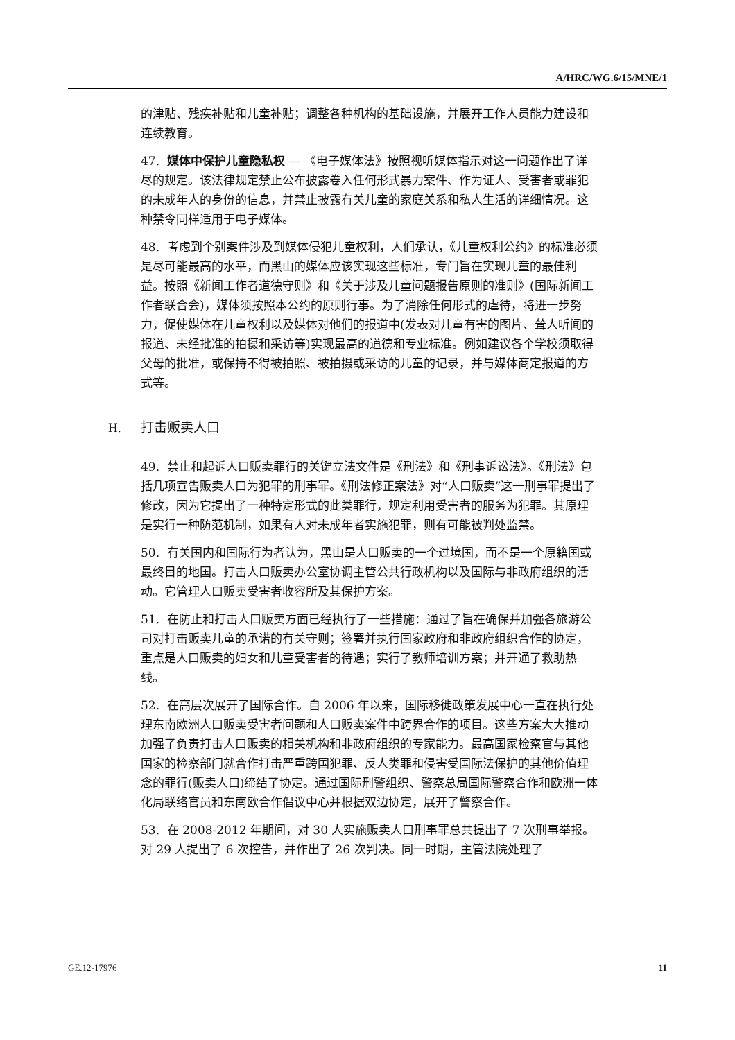A/HRC/WG.6/15/MNE/1
的津贴、残疾补贴和儿童补贴；调整各种机构的基础设施，并展开工作人员能力建设和连续教育。
47. 媒体中保护儿童隐私权 — 《电子媒体法》按照视听媒体指示对这一问题作出了详尽的规定。该法律规定禁止公布披露卷入任何形式暴力案件、作为证人、受害者或罪犯的未成年人的身份的信息，并禁止披露有关儿童的家庭关系和私人生活的详细情况。这种禁令同样适用于电子媒体。
48. 考虑到个别案件涉及到媒体侵犯儿童权利，人们承认，《儿童权利公约》的标准必须是尽可能最高的水平，而黑山的媒体应该实现这些标准，专门旨在实现儿童的最佳利益。按照《新闻工作者道德守则》和《关于涉及儿童问题报告原则的准则》(国际新闻工作者联合会)，媒体须按照本公约的原则行事。为了消除任何形式的虐待，将进一步努力，促使媒体在儿童权利以及媒体对他们的报道中(发表对儿童有害的图片、耸人听闻的报道、未经批准的拍摄和采访等)实现最高的道德和专业标准。例如建议各个学校须取得父母的批准，或保持不得被拍照、被拍摄或采访的儿童的记录，并与媒体商定报道的方式等。
H. 打击贩卖人口
49. 禁止和起诉人口贩卖罪行的关键立法文件是《刑法》和《刑事诉讼法》。《刑法》包括几项宣告贩卖人口为犯罪的刑事罪。《刑法修正案法》对“人口贩卖”这一刑事罪提出了修改，因为它提出了一种特定形式的此类罪行，规定利用受害者的服务为犯罪。其原理是实行一种防范机制，如果有人对未成年者实施犯罪，则有可能被判处监禁。
50. 有关国内和国际行为者认为，黑山是人口贩卖的一个过境国，而不是一个原籍国或最终目的地国。打击人口贩卖办公室协调主管公共行政机构以及国际与非政府组织的活动。它管理人口贩卖受害者收容所及其保护方案。
51. 在防止和打击人口贩卖方面已经执行了一些措施：通过了旨在确保并加强各旅游公司对打击贩卖儿童的承诺的有关守则；签署并执行国家政府和非政府组织合作的协定，重点是人口贩卖的妇女和儿童受害者的待遇；实行了教师培训方案；并开通了救助热线。
52. 在高层次展开了国际合作。自 2006 年以来，国际移徙政策发展中心一直在执行处理东南欧洲人口贩卖受害者问题和人口贩卖案件中跨界合作的项目。这些方案大大推动加强了负责打击人口贩卖的相关机构和非政府组织的专家能力。最高国家检察官与其他国家的检察部门就合作打击严重跨国犯罪、反人类罪和侵害受国际法保护的其他价值理念的罪行(贩卖人口)缔结了协定。通过国际刑警组织、警察总局国际警察合作和欧洲一体化局联络官员和东南欧合作倡议中心并根据双边协定，展开了警察合作。
53. 在 2008-2012 年期间，对 30 人实施贩卖人口刑事罪总共提出了 7 次刑事举报。对 29 人提出了 6 次控告，并作出了 26 次判决。同一时期，主管法院处理了
GE.12-17976 11